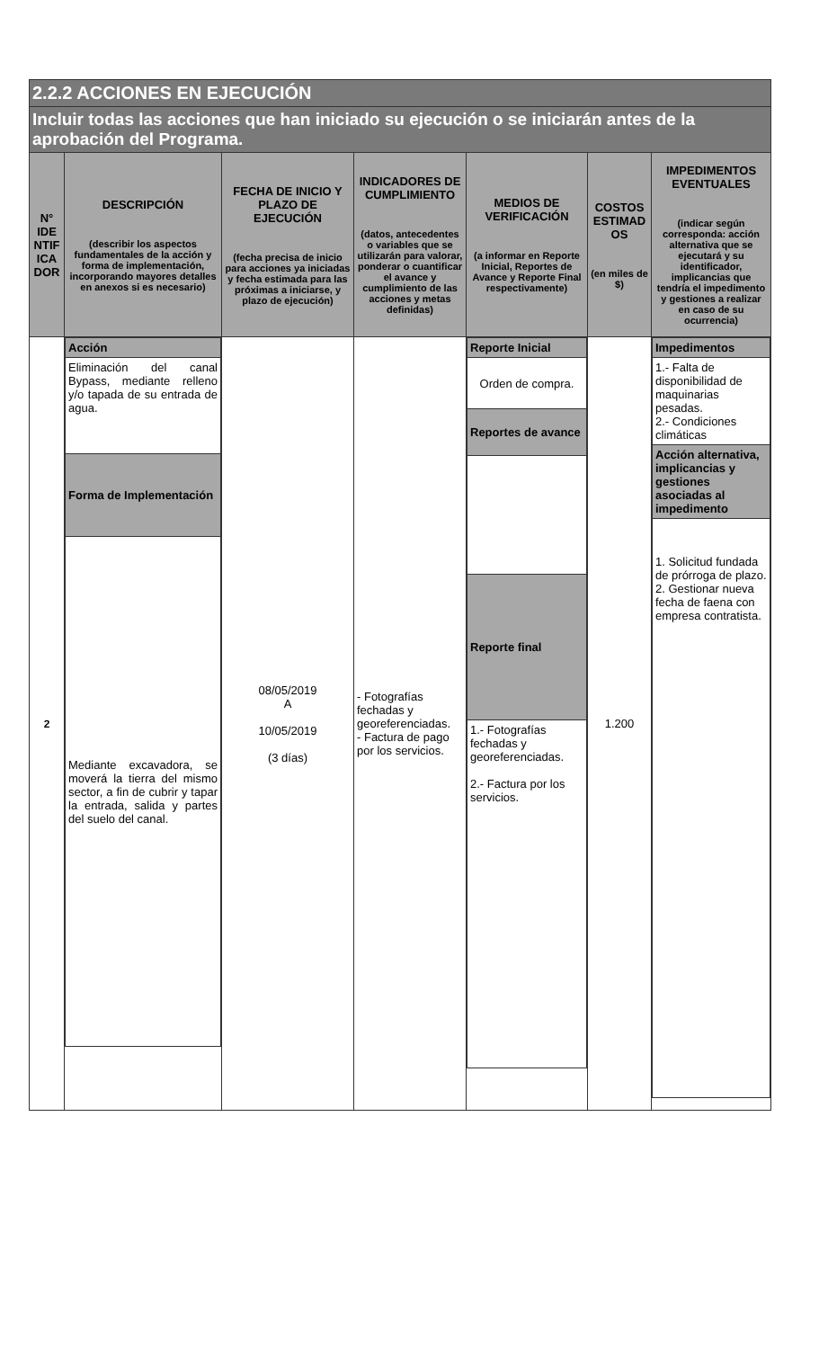| 2.2.2 ACCIONES EN EJECUCIÓN | | | | | | |
| Incluir todas las acciones que han iniciado su ejecución o se iniciarán antes de la aprobación del Programa. | | | | | | |
| N° IDE NTIF ICA DOR | DESCRIPCIÓN (describir los aspectos fundamentales de la acción y forma de implementación, incorporando mayores detalles en anexos si es necesario) | FECHA DE INICIO Y PLAZO DE EJECUCIÓN (fecha precisa de inicio para acciones ya iniciadas y fecha estimada para las próximas a iniciarse, y plazo de ejecución) | INDICADORES DE CUMPLIMIENTO (datos, antecedentes o variables que se utilizarán para valorar, ponderar o cuantificar el avance y cumplimiento de las acciones y metas definidas) | MEDIOS DE VERIFICACIÓN (a informar en Reporte Inicial, Reportes de Avance y Reporte Final respectivamente) | COSTOS ESTIMAD OS (en miles de $) | IMPEDIMENTOS EVENTUALES (indicar según corresponda: acción alternativa que se ejecutará y su identificador, implicancias que tendría el impedimento y gestiones a realizar en caso de su ocurrencia) |
| 2 | / Acción / / Eliminación del canal Bypass, mediante relleno y/o tapada de su entrada de agua. / / Forma de Implementación / / Mediante excavadora, se moverá la tierra del mismo sector, a fin de cubrir y tapar la entrada, salida y partes del suelo del canal. / | 08/05/2019 A 10/05/2019 (3 días) | - Fotografías fechadas y georeferenciadas. - Factura de pago por los servicios. | / Reporte Inicial / / Orden de compra. / / Reportes de avance / / Reporte final / / 1.- Fotografías fechadas y georeferenciadas. 2.- Factura por los servicios. / | 1.200 | / Impedimentos / / 1.- Falta de disponibilidad de maquinarias pesadas. 2.- Condiciones climáticas / / Acción alternativa, implicancias y gestiones asociadas al impedimento / / 1. Solicitud fundada de prórroga de plazo. 2. Gestionar nueva fecha de faena con empresa contratista. / |